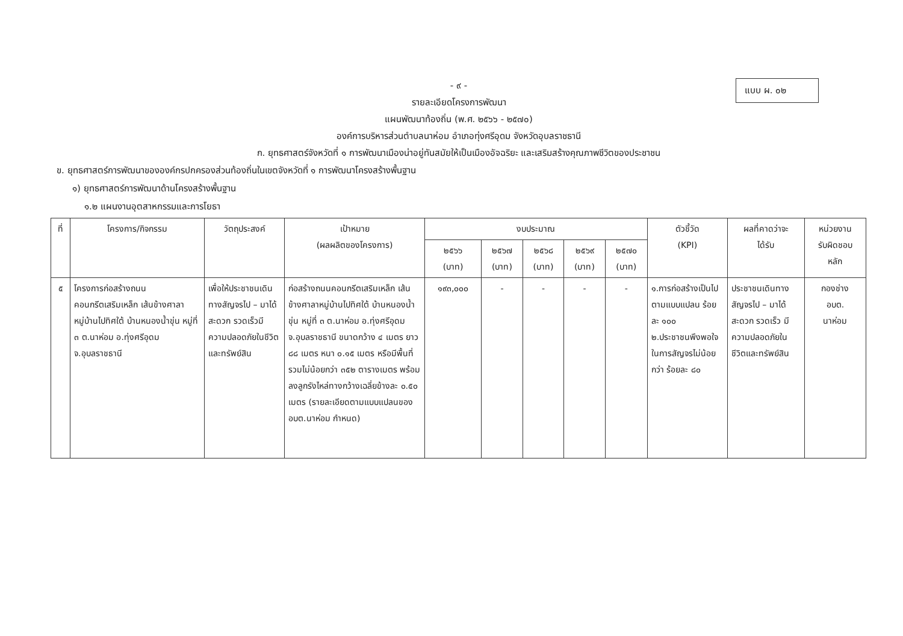แบบ ผ. ๐๒
- ๙ -
รายละเอียดโครงการพัฒนา
แผนพัฒนาท้องถิ่น (พ.ศ. ๒๕๖๖ - ๒๕๗๐)
องค์การบริหารส่วนตำบลนาห่อม อำเภอทุ่งศรีอุดม จังหวัดอุบลราชธานี
ก. ยุทธศาสตร์จังหวัดที่ ๑ การพัฒนาเมืองน่าอยู่ทันสมัยให้เป็นเมืองอัจฉริยะ และเสริมสร้างคุณภาพชีวิตของประชาชน
ข. ยุทธศาสตร์การพัฒนาขององค์กรปกครองส่วนท้องถิ่นในเขตจังหวัดที่ ๑ การพัฒนาโครงสร้างพื้นฐาน
๑) ยุทธศาสตร์การพัฒนาด้านโครงสร้างพื้นฐาน
๑.๒ แผนงานอุตสาหกรรมและการโยธา
| ที่ | โครงการ/กิจกรรม | วัตถุประสงค์ | เป้าหมาย (ผลผลิตของโครงการ) | งบประมาณ | | | | | ตัวชี้วัด (KPI) | ผลที่คาดว่าจะ ได้รับ | หน่วยงาน รับผิดชอบ หลัก |
| --- | --- | --- | --- | --- | --- | --- | --- | --- | --- | --- | --- |
| | | | | ๒๕๖๖ (บาท) | ๒๕๖๗ (บาท) | ๒๕๖๘ (บาท) | ๒๕๖๙ (บาท) | ๒๕๗๐ (บาท) | | | |
| ๕ | โครงการก่อสร้างถนนคอนกรีตเสริมเหล็ก เส้นข้างศาลาหมู่บ้านไปทิศใต้ บ้านหนองน้ำขุ่น หมู่ที่ ๓ ต.นาห่อม อ.ทุ่งศรีอุดม จ.อุบลราชธานี | เพื่อให้ประชาชนเดินทางสัญจรไป – มาได้สะดวก รวดเร็วมีความปลอดภัยในชีวิตและทรัพย์สิน | ก่อสร้างถนนคอนกรีตเสริมเหล็ก เส้นข้างศาลาหมู่บ้านไปทิศใต้ บ้านหนองน้ำขุ่น หมู่ที่ ๓ ต.นาห่อม อ.ทุ่งศรีอุดม จ.อุบลราชธานี ขนาดกว้าง ๔ เมตร ยาว ๘๘ เมตร หนา ๐.๑๕ เมตร หรือมีพื้นที่รวมไม่น้อยกว่า ๓๕๒ ตารางเมตร พร้อมลงลูกรังไหล่ทางกว้างเฉลี่ยข้างละ ๐.๕๐ เมตร (รายละเอียดตามแบบแปลนของ อบต.นาห่อม กำหนด) | ๑๙๓,๐๐๐ | - | - | - | - | ๑.การก่อสร้างเป็นไปตามแบบแปลน ร้อยละ ๑๐๐ ๒.ประชาชนพึงพอใจในการสัญจรไม่น้อยกว่า ร้อยละ ๘๐ | ประชาชนเดินทางสัญจรไป – มาได้สะดวก รวดเร็ว มีความปลอดภัยในชีวิตและทรัพย์สิน | กองช่าง อบต. นาห่อม |